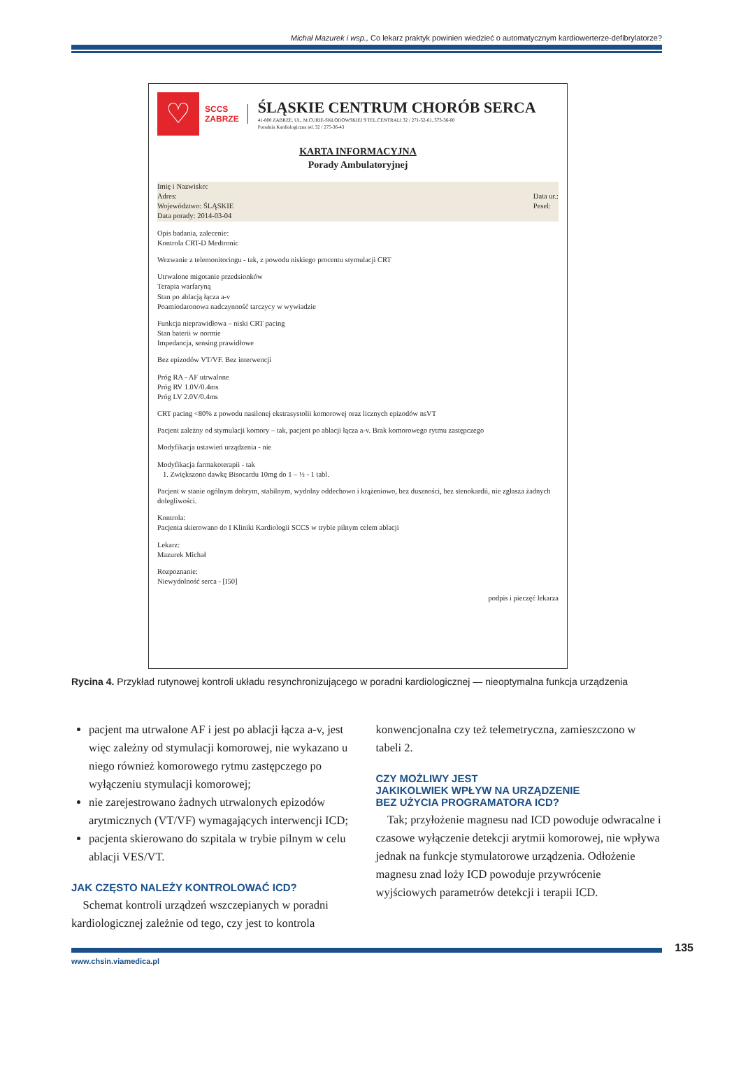Michał Mazurek i wsp., Co lekarz praktyk powinien wiedzieć o automatycznym kardiowerterze-defibrylatorze?
♡
SCCS
ZABRZE
ŚLĄSKIE CENTRUM CHORÓB SERCA
41-800 ZABRZE, UL. M.CURIE-SKŁODOWSKIEJ 9 TEL.CENTRALI 32 / 271-52-61, 373-36-00
Poradnia Kardiologiczna tel. 32 / 275-36-43
KARTA INFORMACYJNA
Porady Ambulatoryjnej
Imię i Nazwisko:
Adres: Data ur.:
Pesel:
Województwo: ŚLĄSKIE
Data porady: 2014-03-04
Opis badania, zalecenie:
Kontrola CRT-D Medtronic
Wezwanie z telemonitoringu - tak, z powodu niskiego procentu stymulacji CRT
Utrwalone migotanie przedsionków
Terapia warfaryną
Stan po ablacją łącza a-v
Poamiodaronowa nadczynność tarczycy w wywiadzie
Funkcja nieprawidłowa – niski CRT pacing
Stan baterii w normie
Impedancja, sensing prawidłowe
Bez epizodów VT/VF. Bez interwencji
Próg RA - AF utrwalone
Próg RV 1.0V/0.4ms
Próg LV 2.0V/0.4ms
CRT pacing <80% z powodu nasilonej ekstrasystolii komorowej oraz licznych epizodów nsVT
Pacjent zależny od stymulacji komory – tak, pacjent po ablacji łącza a-v. Brak komorowego rytmu zastępczego
Modyfikacja ustawień urządzenia - nie
Modyfikacja farmakoterapii - tak
1. Zwiększono dawkę Bisocardu 10mg do 1 – ½ - 1 tabl.
Pacjent w stanie ogólnym dobrym, stabilnym, wydolny oddechowo i krążeniowo, bez duszności, bez stenokardii, nie zgłasza żadnych dolegliwości.
Kontrola:
Pacjenta skierowano do I Kliniki Kardiologii SCCS w trybie pilnym celem ablacji
Lekarz:
Mazurek Michał
Rozpoznanie:
Niewydolność serca - [I50]
podpis i pieczęć lekarza
Rycina 4. Przykład rutynowej kontroli układu resynchronizującego w poradni kardiologicznej — nieoptymalna funkcja urządzenia
pacjent ma utrwalone AF i jest po ablacji łącza a-v, jest więc zależny od stymulacji komorowej, nie wykazano u niego również komorowego rytmu zastępczego po wyłączeniu stymulacji komorowej;
nie zarejestrowano żadnych utrwalonych epizodów arytmicznych (VT/VF) wymagających interwencji ICD;
pacjenta skierowano do szpitala w trybie pilnym w celu ablacji VES/VT.
JAK CZĘSTO NALEŻY KONTROLOWAĆ ICD?
Schemat kontroli urządzeń wszczepianych w poradni kardiologicznej zależnie od tego, czy jest to kontrola
konwencjonalna czy też telemetryczna, zamieszczono w tabeli 2.
CZY MOŻLIWY JEST
JAKIKOLWIEK WPŁYW NA URZĄDZENIE
BEZ UŻYCIA PROGRAMATORA ICD?
Tak; przyłożenie magnesu nad ICD powoduje odwracalne i czasowe wyłączenie detekcji arytmii komorowej, nie wpływa jednak na funkcje stymulatorowe urządzenia. Odłożenie magnesu znad loży ICD powoduje przywrócenie wyjściowych parametrów detekcji i terapii ICD.
www.chsin.viamedica.pl 135